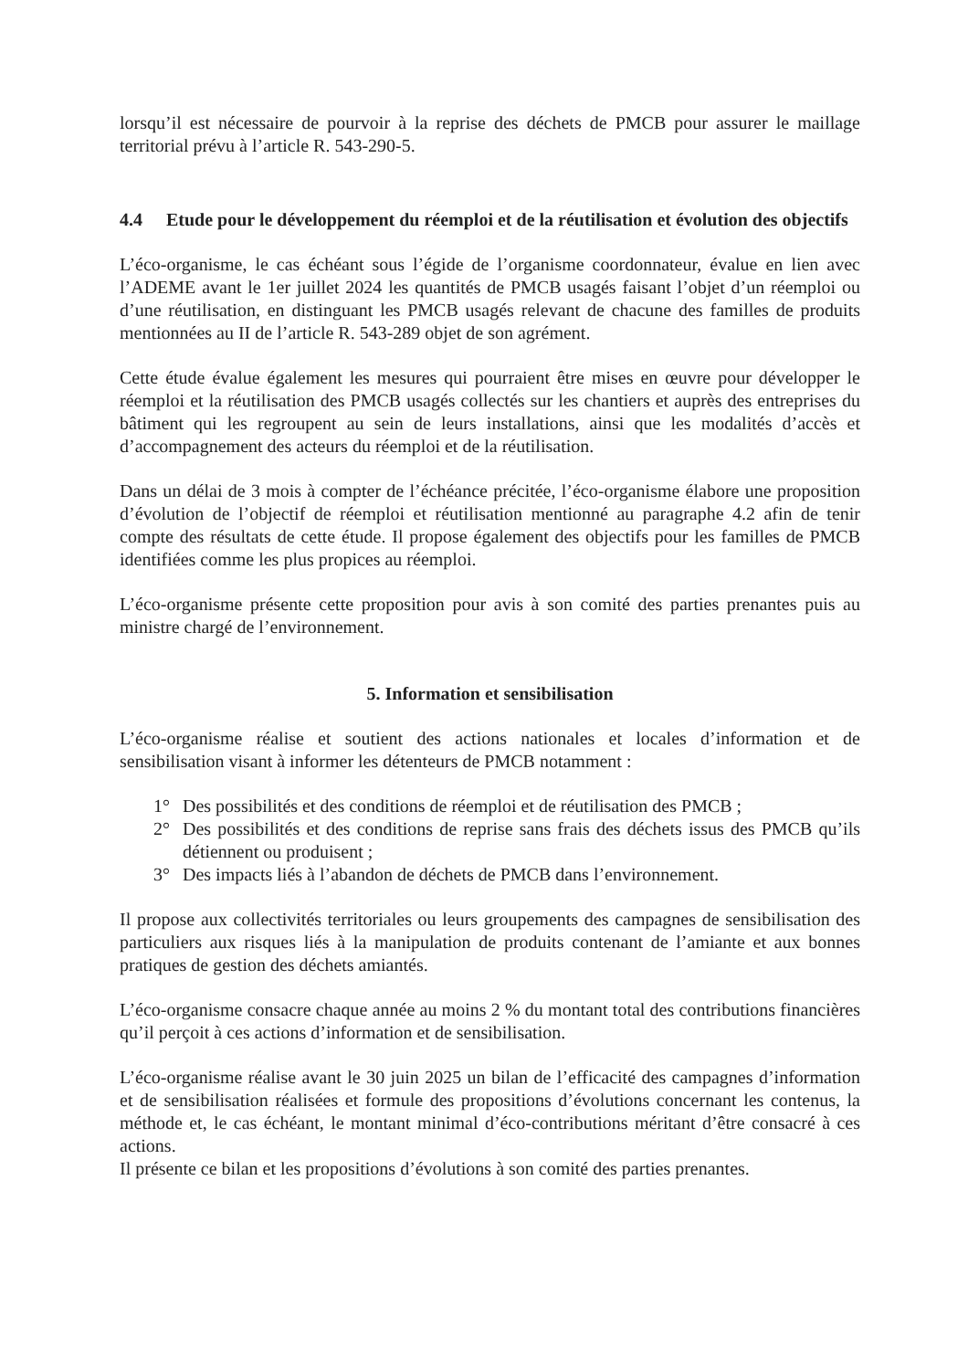lorsqu’il est nécessaire de pourvoir à la reprise des déchets de PMCB pour assurer le maillage territorial prévu à l’article R. 543-290-5.
4.4 Etude pour le développement du réemploi et de la réutilisation et évolution des objectifs
L’éco-organisme, le cas échéant sous l’égide de l’organisme coordonnateur, évalue en lien avec l’ADEME avant le 1er juillet 2024 les quantités de PMCB usagés faisant l’objet d’un réemploi ou d’une réutilisation, en distinguant les PMCB usagés relevant de chacune des familles de produits mentionnées au II de l’article R. 543-289 objet de son agrément.
Cette étude évalue également les mesures qui pourraient être mises en œuvre pour développer le réemploi et la réutilisation des PMCB usagés collectés sur les chantiers et auprès des entreprises du bâtiment qui les regroupent au sein de leurs installations, ainsi que les modalités d’accès et d’accompagnement des acteurs du réemploi et de la réutilisation.
Dans un délai de 3 mois à compter de l’échéance précitée, l’éco-organisme élabore une proposition d’évolution de l’objectif de réemploi et réutilisation mentionné au paragraphe 4.2 afin de tenir compte des résultats de cette étude. Il propose également des objectifs pour les familles de PMCB identifiées comme les plus propices au réemploi.
L’éco-organisme présente cette proposition pour avis à son comité des parties prenantes puis au ministre chargé de l’environnement.
5. Information et sensibilisation
L’éco-organisme réalise et soutient des actions nationales et locales d’information et de sensibilisation visant à informer les détenteurs de PMCB notamment :
1° Des possibilités et des conditions de réemploi et de réutilisation des PMCB ;
2° Des possibilités et des conditions de reprise sans frais des déchets issus des PMCB qu’ils détiennent ou produisent ;
3° Des impacts liés à l’abandon de déchets de PMCB dans l’environnement.
Il propose aux collectivités territoriales ou leurs groupements des campagnes de sensibilisation des particuliers aux risques liés à la manipulation de produits contenant de l’amiante et aux bonnes pratiques de gestion des déchets amiantés.
L’éco-organisme consacre chaque année au moins 2 % du montant total des contributions financières qu’il perçoit à ces actions d’information et de sensibilisation.
L’éco-organisme réalise avant le 30 juin 2025 un bilan de l’efficacité des campagnes d’information et de sensibilisation réalisées et formule des propositions d’évolutions concernant les contenus, la méthode et, le cas échéant, le montant minimal d’éco-contributions méritant d’être consacré à ces actions.
Il présente ce bilan et les propositions d’évolutions à son comité des parties prenantes.